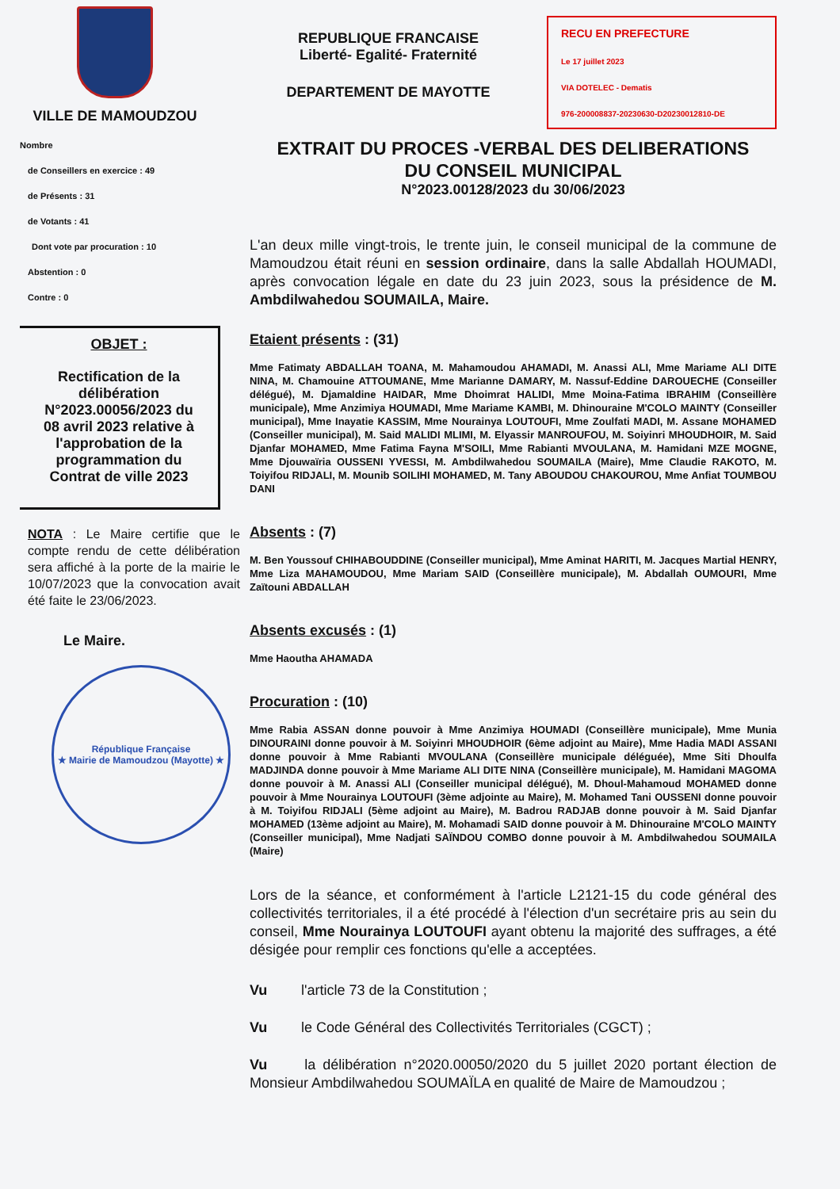VILLE DE MAMOUDZOU
REPUBLIQUE FRANCAISE
Liberté- Egalité- Fraternité
DEPARTEMENT DE MAYOTTE
RECU EN PREFECTURE
Le 17 juillet 2023
VIA DOTELEC - Dematis
976-200008837-20230630-D20230012810-DE
Nombre
de Conseillers en exercice : 49
de Présents : 31
de Votants : 41
Dont vote par procuration : 10
Abstention : 0
Contre : 0
OBJET :
Rectification de la délibération N°2023.00056/2023 du 08 avril 2023 relative à l'approbation de la programmation du Contrat de ville 2023
NOTA : Le Maire certifie que le compte rendu de cette délibération sera affiché à la porte de la mairie le 10/07/2023 que la convocation avait été faite le 23/06/2023.
Le Maire.
République Française
★ Mairie de Mamoudzou (Mayotte) ★
EXTRAIT DU PROCES -VERBAL DES DELIBERATIONS
DU CONSEIL MUNICIPAL
N°2023.00128/2023 du 30/06/2023
L'an deux mille vingt-trois, le trente juin, le conseil municipal de la commune de Mamoudzou était réuni en session ordinaire, dans la salle Abdallah HOUMADI, après convocation légale en date du 23 juin 2023, sous la présidence de M. Ambdilwahedou SOUMAILA, Maire.
Etaient présents : (31)
Mme Fatimaty ABDALLAH TOANA, M. Mahamoudou AHAMADI, M. Anassi ALI, Mme Mariame ALI DITE NINA, M. Chamouine ATTOUMANE, Mme Marianne DAMARY, M. Nassuf-Eddine DAROUECHE (Conseiller délégué), M. Djamaldine HAIDAR, Mme Dhoimrat HALIDI, Mme Moina-Fatima IBRAHIM (Conseillère municipale), Mme Anzimiya HOUMADI, Mme Mariame KAMBI, M. Dhinouraine M'COLO MAINTY (Conseiller municipal), Mme Inayatie KASSIM, Mme Nourainya LOUTOUFI, Mme Zoulfati MADI, M. Assane MOHAMED (Conseiller municipal), M. Said MALIDI MLIMI, M. Elyassir MANROUFOU, M. Soiyinri MHOUDHOIR, M. Said Djanfar MOHAMED, Mme Fatima Fayna M'SOILI, Mme Rabianti MVOULANA, M. Hamidani MZE MOGNE, Mme Djouwaïria OUSSENI YVESSI, M. Ambdilwahedou SOUMAILA (Maire), Mme Claudie RAKOTO, M. Toiyifou RIDJALI, M. Mounib SOILIHI MOHAMED, M. Tany ABOUDOU CHAKOUROU, Mme Anfiat TOUMBOU DANI
Absents : (7)
M. Ben Youssouf CHIHABOUDDINE (Conseiller municipal), Mme Aminat HARITI, M. Jacques Martial HENRY, Mme Liza MAHAMOUDOU, Mme Mariam SAID (Conseillère municipale), M. Abdallah OUMOURI, Mme Zaïtouni ABDALLAH
Absents excusés : (1)
Mme Haoutha AHAMADA
Procuration : (10)
Mme Rabia ASSAN donne pouvoir à Mme Anzimiya HOUMADI (Conseillère municipale), Mme Munia DINOURAINI donne pouvoir à M. Soiyinri MHOUDHOIR (6ème adjoint au Maire), Mme Hadia MADI ASSANI donne pouvoir à Mme Rabianti MVOULANA (Conseillère municipale déléguée), Mme Siti Dhoulfa MADJINDA donne pouvoir à Mme Mariame ALI DITE NINA (Conseillère municipale), M. Hamidani MAGOMA donne pouvoir à M. Anassi ALI (Conseiller municipal délégué), M. Dhoul-Mahamoud MOHAMED donne pouvoir à Mme Nourainya LOUTOUFI (3ème adjointe au Maire), M. Mohamed Tani OUSSENI donne pouvoir à M. Toiyifou RIDJALI (5ème adjoint au Maire), M. Badrou RADJAB donne pouvoir à M. Said Djanfar MOHAMED (13ème adjoint au Maire), M. Mohamadi SAID donne pouvoir à M. Dhinouraine M'COLO MAINTY (Conseiller municipal), Mme Nadjati SAÏNDOU COMBO donne pouvoir à M. Ambdilwahedou SOUMAILA (Maire)
Lors de la séance, et conformément à l'article L2121-15 du code général des collectivités territoriales, il a été procédé à l'élection d'un secrétaire pris au sein du conseil, Mme Nourainya LOUTOUFI ayant obtenu la majorité des suffrages, a été désigée pour remplir ces fonctions qu'elle a acceptées.
Vu l'article 73 de la Constitution ;
Vu le Code Général des Collectivités Territoriales (CGCT) ;
Vu la délibération n°2020.00050/2020 du 5 juillet 2020 portant élection de Monsieur Ambdilwahedou SOUMAÏLA en qualité de Maire de Mamoudzou ;